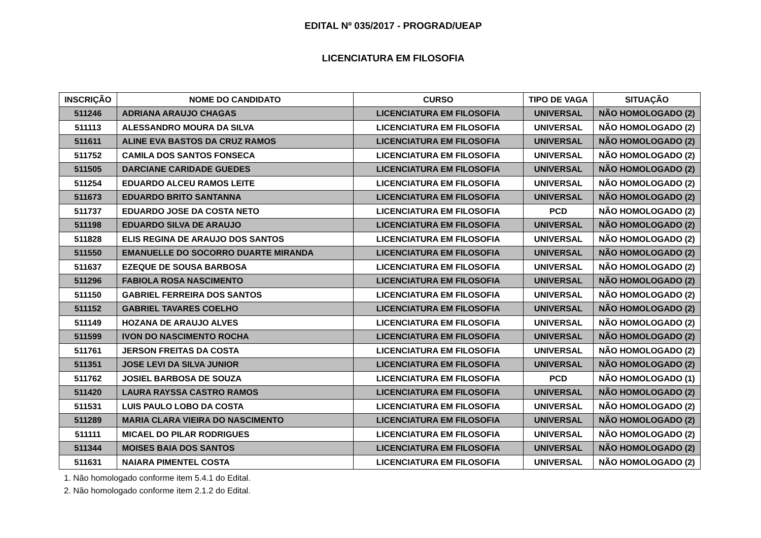EDITAL Nº 035/2017 - PROGRAD/UEAP
LICENCIATURA EM FILOSOFIA
| INSCRIÇÃO | NOME DO CANDIDATO | CURSO | TIPO DE VAGA | SITUAÇÃO |
| --- | --- | --- | --- | --- |
| 511246 | ADRIANA ARAUJO CHAGAS | LICENCIATURA EM FILOSOFIA | UNIVERSAL | NÃO HOMOLOGADO (2) |
| 511113 | ALESSANDRO MOURA DA SILVA | LICENCIATURA EM FILOSOFIA | UNIVERSAL | NÃO HOMOLOGADO (2) |
| 511611 | ALINE EVA BASTOS DA CRUZ RAMOS | LICENCIATURA EM FILOSOFIA | UNIVERSAL | NÃO HOMOLOGADO (2) |
| 511752 | CAMILA DOS SANTOS FONSECA | LICENCIATURA EM FILOSOFIA | UNIVERSAL | NÃO HOMOLOGADO (2) |
| 511505 | DARCIANE CARIDADE GUEDES | LICENCIATURA EM FILOSOFIA | UNIVERSAL | NÃO HOMOLOGADO (2) |
| 511254 | EDUARDO ALCEU RAMOS LEITE | LICENCIATURA EM FILOSOFIA | UNIVERSAL | NÃO HOMOLOGADO (2) |
| 511673 | EDUARDO BRITO SANTANNA | LICENCIATURA EM FILOSOFIA | UNIVERSAL | NÃO HOMOLOGADO (2) |
| 511737 | EDUARDO JOSE DA COSTA NETO | LICENCIATURA EM FILOSOFIA | PCD | NÃO HOMOLOGADO (2) |
| 511198 | EDUARDO SILVA DE ARAUJO | LICENCIATURA EM FILOSOFIA | UNIVERSAL | NÃO HOMOLOGADO (2) |
| 511828 | ELIS REGINA DE ARAUJO DOS SANTOS | LICENCIATURA EM FILOSOFIA | UNIVERSAL | NÃO HOMOLOGADO (2) |
| 511550 | EMANUELLE DO SOCORRO DUARTE MIRANDA | LICENCIATURA EM FILOSOFIA | UNIVERSAL | NÃO HOMOLOGADO (2) |
| 511637 | EZEQUE DE SOUSA BARBOSA | LICENCIATURA EM FILOSOFIA | UNIVERSAL | NÃO HOMOLOGADO (2) |
| 511296 | FABIOLA ROSA NASCIMENTO | LICENCIATURA EM FILOSOFIA | UNIVERSAL | NÃO HOMOLOGADO (2) |
| 511150 | GABRIEL FERREIRA DOS SANTOS | LICENCIATURA EM FILOSOFIA | UNIVERSAL | NÃO HOMOLOGADO (2) |
| 511152 | GABRIEL TAVARES COELHO | LICENCIATURA EM FILOSOFIA | UNIVERSAL | NÃO HOMOLOGADO (2) |
| 511149 | HOZANA DE ARAUJO ALVES | LICENCIATURA EM FILOSOFIA | UNIVERSAL | NÃO HOMOLOGADO (2) |
| 511599 | IVON DO NASCIMENTO ROCHA | LICENCIATURA EM FILOSOFIA | UNIVERSAL | NÃO HOMOLOGADO (2) |
| 511761 | JERSON FREITAS DA COSTA | LICENCIATURA EM FILOSOFIA | UNIVERSAL | NÃO HOMOLOGADO (2) |
| 511351 | JOSE LEVI DA SILVA JUNIOR | LICENCIATURA EM FILOSOFIA | UNIVERSAL | NÃO HOMOLOGADO (2) |
| 511762 | JOSIEL BARBOSA DE SOUZA | LICENCIATURA EM FILOSOFIA | PCD | NÃO HOMOLOGADO (1) |
| 511420 | LAURA RAYSSA CASTRO RAMOS | LICENCIATURA EM FILOSOFIA | UNIVERSAL | NÃO HOMOLOGADO (2) |
| 511531 | LUIS PAULO LOBO DA COSTA | LICENCIATURA EM FILOSOFIA | UNIVERSAL | NÃO HOMOLOGADO (2) |
| 511289 | MARIA CLARA VIEIRA DO NASCIMENTO | LICENCIATURA EM FILOSOFIA | UNIVERSAL | NÃO HOMOLOGADO (2) |
| 511111 | MICAEL DO PILAR RODRIGUES | LICENCIATURA EM FILOSOFIA | UNIVERSAL | NÃO HOMOLOGADO (2) |
| 511344 | MOISES BAIA DOS SANTOS | LICENCIATURA EM FILOSOFIA | UNIVERSAL | NÃO HOMOLOGADO (2) |
| 511631 | NAIARA PIMENTEL COSTA | LICENCIATURA EM FILOSOFIA | UNIVERSAL | NÃO HOMOLOGADO (2) |
1. Não homologado conforme item 5.4.1 do Edital.
2. Não homologado conforme item 2.1.2 do Edital.